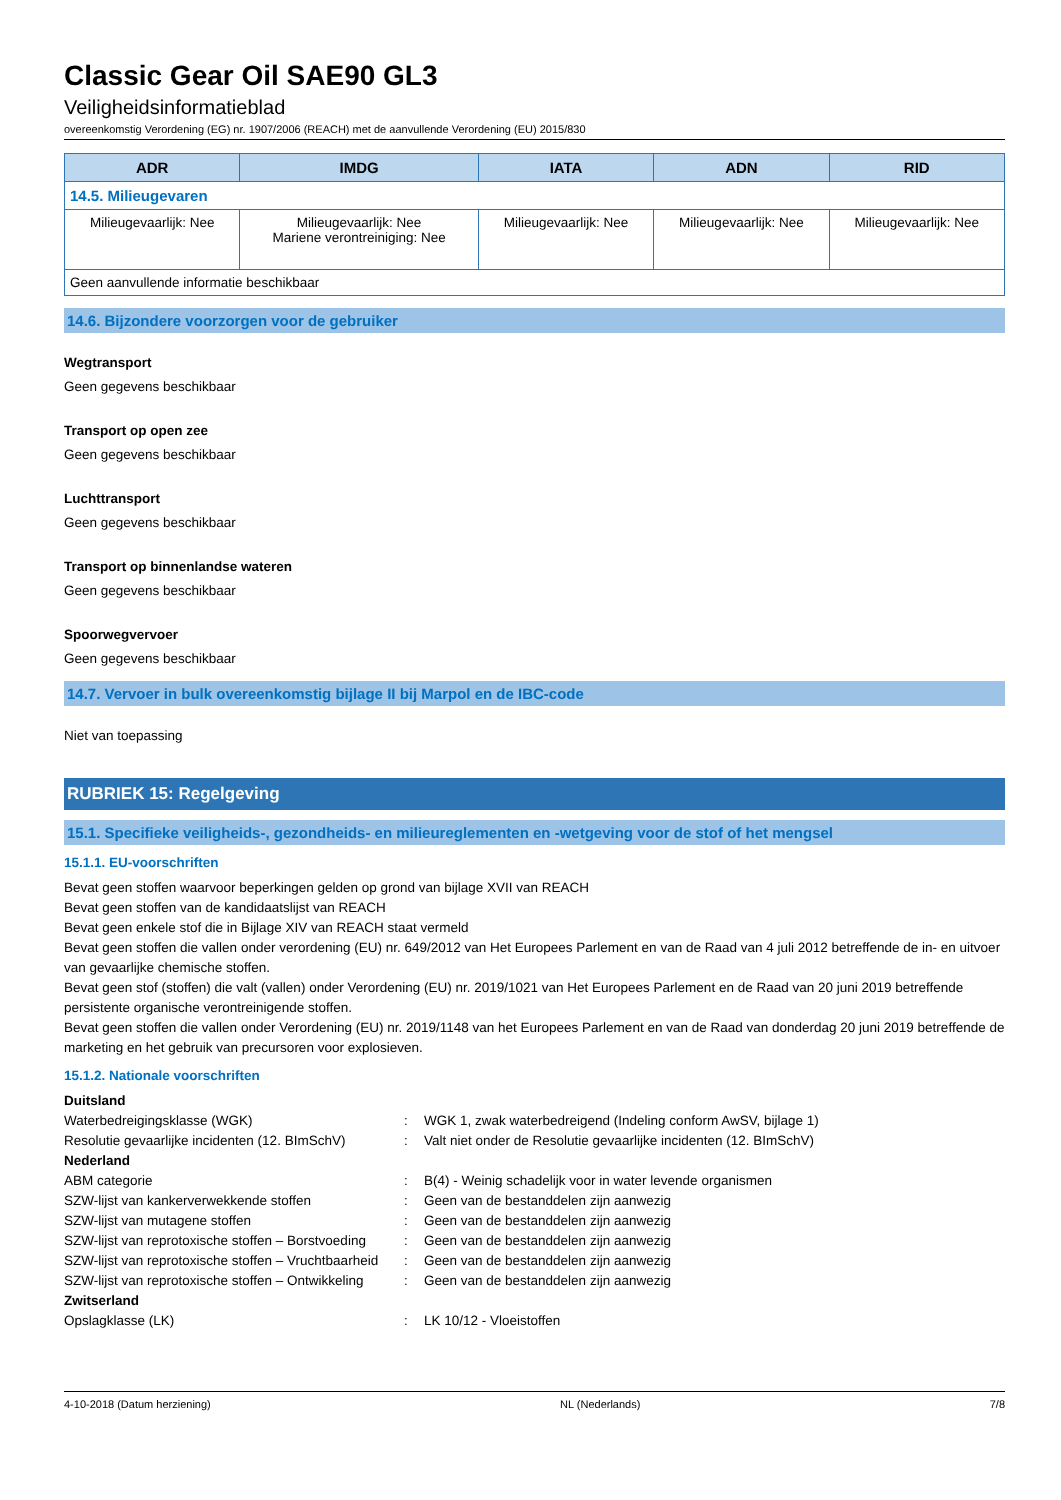Classic Gear Oil SAE90 GL3
Veiligheidsinformatieblad
overeenkomstig Verordening (EG) nr. 1907/2006 (REACH) met de aanvullende Verordening (EU) 2015/830
| ADR | IMDG | IATA | ADN | RID |
| --- | --- | --- | --- | --- |
| 14.5. Milieugevaren | | | | |
| Milieugevaarlijk: Nee | Milieugevaarlijk: Nee Mariene verontreiniging: Nee | Milieugevaarlijk: Nee | Milieugevaarlijk: Nee | Milieugevaarlijk: Nee |
| Geen aanvullende informatie beschikbaar | | | | |
14.6. Bijzondere voorzorgen voor de gebruiker
Wegtransport
Geen gegevens beschikbaar
Transport op open zee
Geen gegevens beschikbaar
Luchttransport
Geen gegevens beschikbaar
Transport op binnenlandse wateren
Geen gegevens beschikbaar
Spoorwegvervoer
Geen gegevens beschikbaar
14.7. Vervoer in bulk overeenkomstig bijlage II bij Marpol en de IBC-code
Niet van toepassing
RUBRIEK 15: Regelgeving
15.1. Specifieke veiligheids-, gezondheids- en milieureglementen en -wetgeving voor de stof of het mengsel
15.1.1. EU-voorschriften
Bevat geen stoffen waarvoor beperkingen gelden op grond van bijlage XVII van REACH
Bevat geen stoffen van de kandidaatslijst van REACH
Bevat geen enkele stof die in Bijlage XIV van REACH staat vermeld
Bevat geen stoffen die vallen onder verordening (EU) nr. 649/2012 van Het Europees Parlement en van de Raad van 4 juli 2012 betreffende de in- en uitvoer van gevaarlijke chemische stoffen.
Bevat geen stof (stoffen) die valt (vallen) onder Verordening (EU) nr. 2019/1021 van Het Europees Parlement en de Raad van 20 juni 2019 betreffende persistente organische verontreinigende stoffen.
Bevat geen stoffen die vallen onder Verordening (EU) nr. 2019/1148 van het Europees Parlement en van de Raad van donderdag 20 juni 2019 betreffende de marketing en het gebruik van precursoren voor explosieven.
15.1.2. Nationale voorschriften
| Duitsland | | |
| Waterbedreigingsklasse (WGK) | : | WGK 1, zwak waterbedreigend (Indeling conform AwSV, bijlage 1) |
| Resolutie gevaarlijke incidenten (12. BImSchV) | : | Valt niet onder de Resolutie gevaarlijke incidenten (12. BImSchV) |
| Nederland | | |
| ABM categorie | : | B(4) - Weinig schadelijk voor in water levende organismen |
| SZW-lijst van kankerverwekkende stoffen | : | Geen van de bestanddelen zijn aanwezig |
| SZW-lijst van mutagene stoffen | : | Geen van de bestanddelen zijn aanwezig |
| SZW-lijst van reprotoxische stoffen – Borstvoeding | : | Geen van de bestanddelen zijn aanwezig |
| SZW-lijst van reprotoxische stoffen – Vruchtbaarheid | : | Geen van de bestanddelen zijn aanwezig |
| SZW-lijst van reprotoxische stoffen – Ontwikkeling | : | Geen van de bestanddelen zijn aanwezig |
| Zwitserland | | |
| Opslagklasse (LK) | : | LK 10/12 - Vloeistoffen |
4-10-2018 (Datum herziening) NL (Nederlands) 7/8